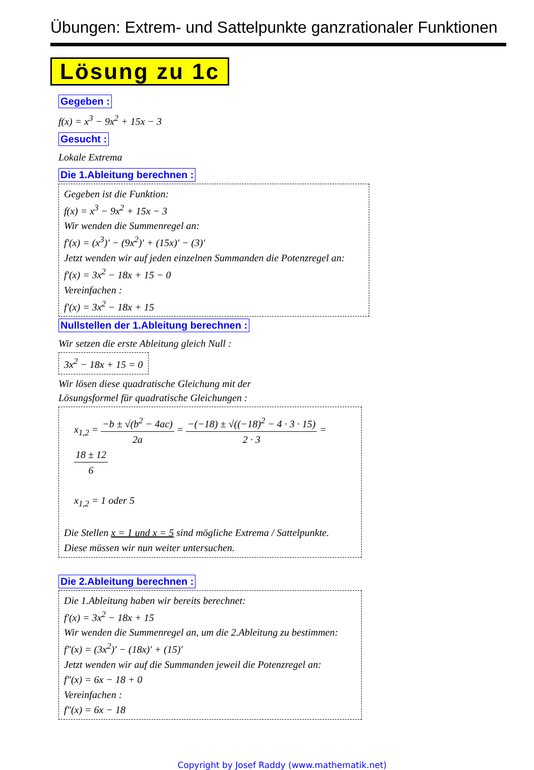Übungen: Extrem- und Sattelpunkte ganzrationaler Funktionen
Lösung zu 1c
Gegeben :
f(x) = x<sup>3</sup> − 9x<sup>2</sup> + 15x − 3
Gesucht :
Lokale Extrema
Die 1.Ableitung berechnen :
Gegeben ist die Funktion:
f(x) = x<sup>3</sup> − 9x<sup>2</sup> + 15x − 3
Wir wenden die Summenregel an:
f′(x) = (x<sup>3</sup>)′ − (9x<sup>2</sup>)′ + (15x)′ − (3)′
Jetzt wenden wir auf jeden einzelnen Summanden die Potenzregel an:
f′(x) = 3x<sup>2</sup> − 18x + 15 − 0
Vereinfachen :
f′(x) = 3x<sup>2</sup> − 18x + 15
Nullstellen der 1.Ableitung berechnen :
Wir setzen die erste Ableitung gleich Null :
3x<sup>2</sup> − 18x + 15 = 0
Wir lösen diese quadratische Gleichung mit der
Lösungsformel für quadratische Gleichungen :
x<sub>1,2</sub> = −b ± √(b<sup>2</sup> − 4ac) 2a = −(−18) ± √((−18)<sup>2</sup> − 4 · 3 · 15) 2 · 3 = 18 ± 12 6
x<sub>1,2</sub> = 1 oder 5
Die Stellen x = 1 und x = 5 sind mögliche Extrema / Sattelpunkte.
Diese müssen wir nun weiter untersuchen.
Die 2.Ableitung berechnen :
Die 1.Ableitung haben wir bereits berechnet:
f′(x) = 3x<sup>2</sup> − 18x + 15
Wir wenden die Summenregel an, um die 2.Ableitung zu bestimmen:
f″(x) = (3x<sup>2</sup>)′ − (18x)′ + (15)′
Jetzt wenden wir auf die Summanden jeweil die Potenzregel an:
f″(x) = 6x − 18 + 0
Vereinfachen :
f″(x) = 6x − 18
Copyright by Josef Raddy (www.mathematik.net)